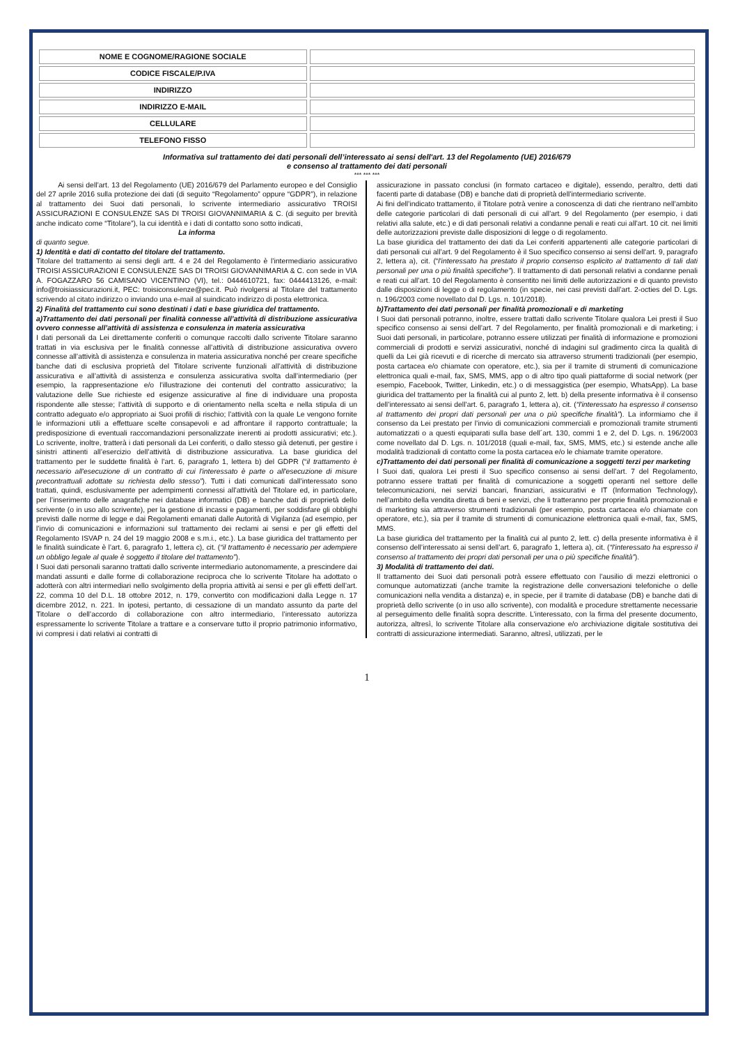| NOME E COGNOME/RAGIONE SOCIALE | |
| CODICE FISCALE/P.IVA | |
| INDIRIZZO | |
| INDIRIZZO E-MAIL | |
| CELLULARE | |
| TELEFONO FISSO | |
Informativa sul trattamento dei dati personali dell’interessato ai sensi dell'art. 13 del Regolamento (UE) 2016/679
e consenso al trattamento dei dati personali
*** *** ***
   Ai sensi dell’art. 13 del Regolamento (UE) 2016/679 del Parlamento europeo e del Consiglio del 27 aprile 2016 sulla protezione dei dati (di seguito “Regolamento” oppure “GDPR”), in relazione al trattamento dei Suoi dati personali, lo scrivente intermediario assicurativo TROISI ASSICURAZIONI E CONSULENZE SAS DI TROISI GIOVANNIMARIA & C. (di seguito per brevità anche indicato come “Titolare”), la cui identità e i dati di contatto sono sotto indicati,
La informa
di quanto segue.
1) Identità e dati di contatto del titolare del trattamento.
Titolare del trattamento ai sensi degli artt. 4 e 24 del Regolamento è l’intermediario assicurativo TROISI ASSICURAZIONI E CONSULENZE SAS DI TROISI GIOVANNIMARIA & C. con sede in VIA A. FOGAZZARO 56 CAMISANO VICENTINO (VI), tel.: 0444610721, fax: 0444413126, e-mail: info@troisiassicurazioni.it, PEC: troisiconsulenze@pec.it. Può rivolgersi al Titolare del trattamento scrivendo al citato indirizzo o inviando una e-mail al suindicato indirizzo di posta elettronica.
2) Finalità del trattamento cui sono destinati i dati e base giuridica del trattamento.
a)Trattamento dei dati personali per finalità connesse all’attività di distribuzione assicurativa ovvero connesse all’attività di assistenza e consulenza in materia assicurativa
I dati personali da Lei direttamente conferiti o comunque raccolti dallo scrivente Titolare saranno trattati in via esclusiva per le finalità connesse all’attività di distribuzione assicurativa ovvero connesse all’attività di assistenza e consulenza in materia assicurativa nonché per creare specifiche banche dati di esclusiva proprietà del Titolare scrivente funzionali all’attività di distribuzione assicurativa e all’attività di assistenza e consulenza assicurativa svolta dall’intermediario (per esempio, la rappresentazione e/o l’illustrazione dei contenuti del contratto assicurativo; la valutazione delle Sue richieste ed esigenze assicurative al fine di individuare una proposta rispondente alle stesse; l’attività di supporto e di orientamento nella scelta e nella stipula di un contratto adeguato e/o appropriato ai Suoi profili di rischio; l’attività con la quale Le vengono fornite le informazioni utili a effettuare scelte consapevoli e ad affrontare il rapporto contrattuale; la predisposizione di eventuali raccomandazioni personalizzate inerenti ai prodotti assicurativi; etc.). Lo scrivente, inoltre, tratterà i dati personali da Lei conferiti, o dallo stesso già detenuti, per gestire i sinistri attinenti all’esercizio dell’attività di distribuzione assicurativa. La base giuridica del trattamento per le suddette finalità è l’art. 6, paragrafo 1, lettera b) del GDPR (“il trattamento è necessario all'esecuzione di un contratto di cui l'interessato è parte o all'esecuzione di misure precontrattuali adottate su richiesta dello stesso”). Tutti i dati comunicati dall’interessato sono trattati, quindi, esclusivamente per adempimenti connessi all’attività del Titolare ed, in particolare, per l’inserimento delle anagrafiche nei database informatici (DB) e banche dati di proprietà dello scrivente (o in uso allo scrivente), per la gestione di incassi e pagamenti, per soddisfare gli obblighi previsti dalle norme di legge e dai Regolamenti emanati dalle Autorità di Vigilanza (ad esempio, per l’invio di comunicazioni e informazioni sul trattamento dei reclami ai sensi e per gli effetti del Regolamento ISVAP n. 24 del 19 maggio 2008 e s.m.i., etc.). La base giuridica del trattamento per le finalità suindicate è l’art. 6, paragrafo 1, lettera c), cit. (“il trattamento è necessario per adempiere un obbligo legale al quale è soggetto il titolare del trattamento”).
I Suoi dati personali saranno trattati dallo scrivente intermediario autonomamente, a prescindere dai mandati assunti e dalle forme di collaborazione reciproca che lo scrivente Titolare ha adottato o adotterà con altri intermediari nello svolgimento della propria attività ai sensi e per gli effetti dell’art. 22, comma 10 del D.L. 18 ottobre 2012, n. 179, convertito con modificazioni dalla Legge n. 17 dicembre 2012, n. 221. In ipotesi, pertanto, di cessazione di un mandato assunto da parte del Titolare o dell’accordo di collaborazione con altro intermediario, l’interessato autorizza espressamente lo scrivente Titolare a trattare e a conservare tutto il proprio patrimonio informativo, ivi compresi i dati relativi ai contratti di
assicurazione in passato conclusi (in formato cartaceo e digitale), essendo, peraltro, detti dati facenti parte di database (DB) e banche dati di proprietà dell’intermediario scrivente.
Ai fini dell’indicato trattamento, il Titolare potrà venire a conoscenza di dati che rientrano nell’ambito delle categorie particolari di dati personali di cui all'art. 9 del Regolamento (per esempio, i dati relativi alla salute, etc.) e di dati personali relativi a condanne penali e reati cui all’art. 10 cit. nei limiti delle autorizzazioni previste dalle disposizioni di legge o di regolamento.
La base giuridica del trattamento dei dati da Lei conferiti appartenenti alle categorie particolari di dati personali cui all’art. 9 del Regolamento è il Suo specifico consenso ai sensi dell'art. 9, paragrafo 2, lettera a), cit. (“l'interessato ha prestato il proprio consenso esplicito al trattamento di tali dati personali per una o più finalità specifiche”). Il trattamento di dati personali relativi a condanne penali e reati cui all’art. 10 del Regolamento è consentito nei limiti delle autorizzazioni e di quanto previsto dalle disposizioni di legge o di regolamento (in specie, nei casi previsti dall’art. 2-octies del D. Lgs. n. 196/2003 come novellato dal D. Lgs. n. 101/2018).
b)Trattamento dei dati personali per finalità promozionali e di marketing
I Suoi dati personali potranno, inoltre, essere trattati dallo scrivente Titolare qualora Lei presti il Suo specifico consenso ai sensi dell’art. 7 del Regolamento, per finalità promozionali e di marketing; i Suoi dati personali, in particolare, potranno essere utilizzati per finalità di informazione e promozioni commerciali di prodotti e servizi assicurativi, nonché di indagini sul gradimento circa la qualità di quelli da Lei già ricevuti e di ricerche di mercato sia attraverso strumenti tradizionali (per esempio, posta cartacea e/o chiamate con operatore, etc.), sia per il tramite di strumenti di comunicazione elettronica quali e-mail, fax, SMS, MMS, app o di altro tipo quali piattaforme di social network (per esempio, Facebook, Twitter, Linkedin, etc.) o di messaggistica (per esempio, WhatsApp). La base giuridica del trattamento per la finalità cui al punto 2, lett. b) della presente informativa è il consenso dell’interessato ai sensi dell’art. 6, paragrafo 1, lettera a), cit. (“l'interessato ha espresso il consenso al trattamento dei propri dati personali per una o più specifiche finalità”). La informiamo che il consenso da Lei prestato per l’invio di comunicazioni commerciali e promozionali tramite strumenti automatizzati o a questi equiparati sulla base dell´art. 130, commi 1 e 2, del D. Lgs. n. 196/2003 come novellato dal D. Lgs. n. 101/2018 (quali e-mail, fax, SMS, MMS, etc.) si estende anche alle modalità tradizionali di contatto come la posta cartacea e/o le chiamate tramite operatore.
c)Trattamento dei dati personali per finalità di comunicazione a soggetti terzi per marketing
I Suoi dati, qualora Lei presti il Suo specifico consenso ai sensi dell’art. 7 del Regolamento, potranno essere trattati per finalità di comunicazione a soggetti operanti nel settore delle telecomunicazioni, nei servizi bancari, finanziari, assicurativi e IT (Information Technology), nell’ambito della vendita diretta di beni e servizi, che li tratteranno per proprie finalità promozionali e di marketing sia attraverso strumenti tradizionali (per esempio, posta cartacea e/o chiamate con operatore, etc.), sia per il tramite di strumenti di comunicazione elettronica quali e-mail, fax, SMS, MMS.
La base giuridica del trattamento per la finalità cui al punto 2, lett. c) della presente informativa è il consenso dell’interessato ai sensi dell’art. 6, paragrafo 1, lettera a), cit. (“l'interessato ha espresso il consenso al trattamento dei propri dati personali per una o più specifiche finalità”).
3) Modalità di trattamento dei dati.
Il trattamento dei Suoi dati personali potrà essere effettuato con l’ausilio di mezzi elettronici o comunque automatizzati (anche tramite la registrazione delle conversazioni telefoniche o delle comunicazioni nella vendita a distanza) e, in specie, per il tramite di database (DB) e banche dati di proprietà dello scrivente (o in uso allo scrivente), con modalità e procedure strettamente necessarie al perseguimento delle finalità sopra descritte. L’interessato, con la firma del presente documento, autorizza, altresì, lo scrivente Titolare alla conservazione e/o archiviazione digitale sostitutiva dei contratti di assicurazione intermediati. Saranno, altresì, utilizzati, per le
1